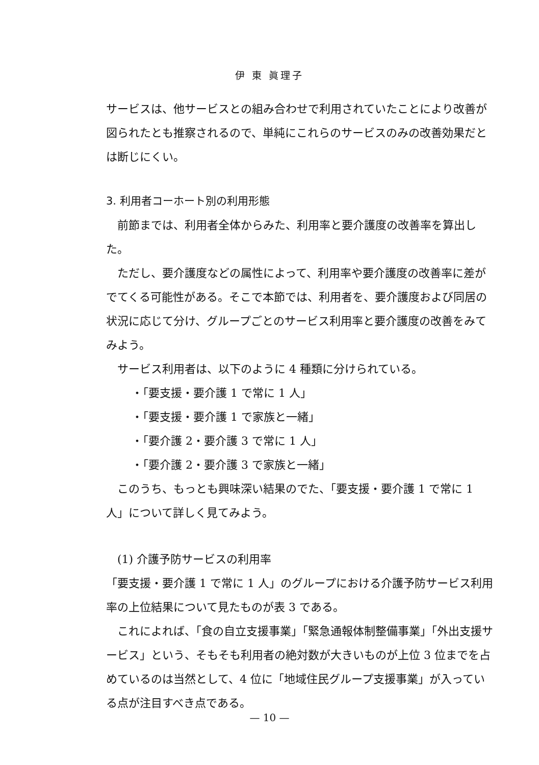伊 東 眞理子
サービスは、他サービスとの組み合わせで利用されていたことにより改善が図られたとも推察されるので、単純にこれらのサービスのみの改善効果だとは断じにくい。
3. 利用者コーホート別の利用形態
前節までは、利用者全体からみた、利用率と要介護度の改善率を算出した。
ただし、要介護度などの属性によって、利用率や要介護度の改善率に差がでてくる可能性がある。そこで本節では、利用者を、要介護度および同居の状況に応じて分け、グループごとのサービス利用率と要介護度の改善をみてみよう。
サービス利用者は、以下のように 4 種類に分けられている。
・「要支援・要介護 1 で常に 1 人」
・「要支援・要介護 1 で家族と一緒」
・「要介護 2・要介護 3 で常に 1 人」
・「要介護 2・要介護 3 で家族と一緒」
このうち、もっとも興味深い結果のでた、「要支援・要介護 1 で常に 1 人」について詳しく見てみよう。
(1) 介護予防サービスの利用率
「要支援・要介護 1 で常に 1 人」のグループにおける介護予防サービス利用率の上位結果について見たものが表 3 である。
これによれば、「食の自立支援事業」「緊急通報体制整備事業」「外出支援サービス」という、そもそも利用者の絶対数が大きいものが上位 3 位までを占めているのは当然として、4 位に「地域住民グループ支援事業」が入っている点が注目すべき点である。
— 10 —